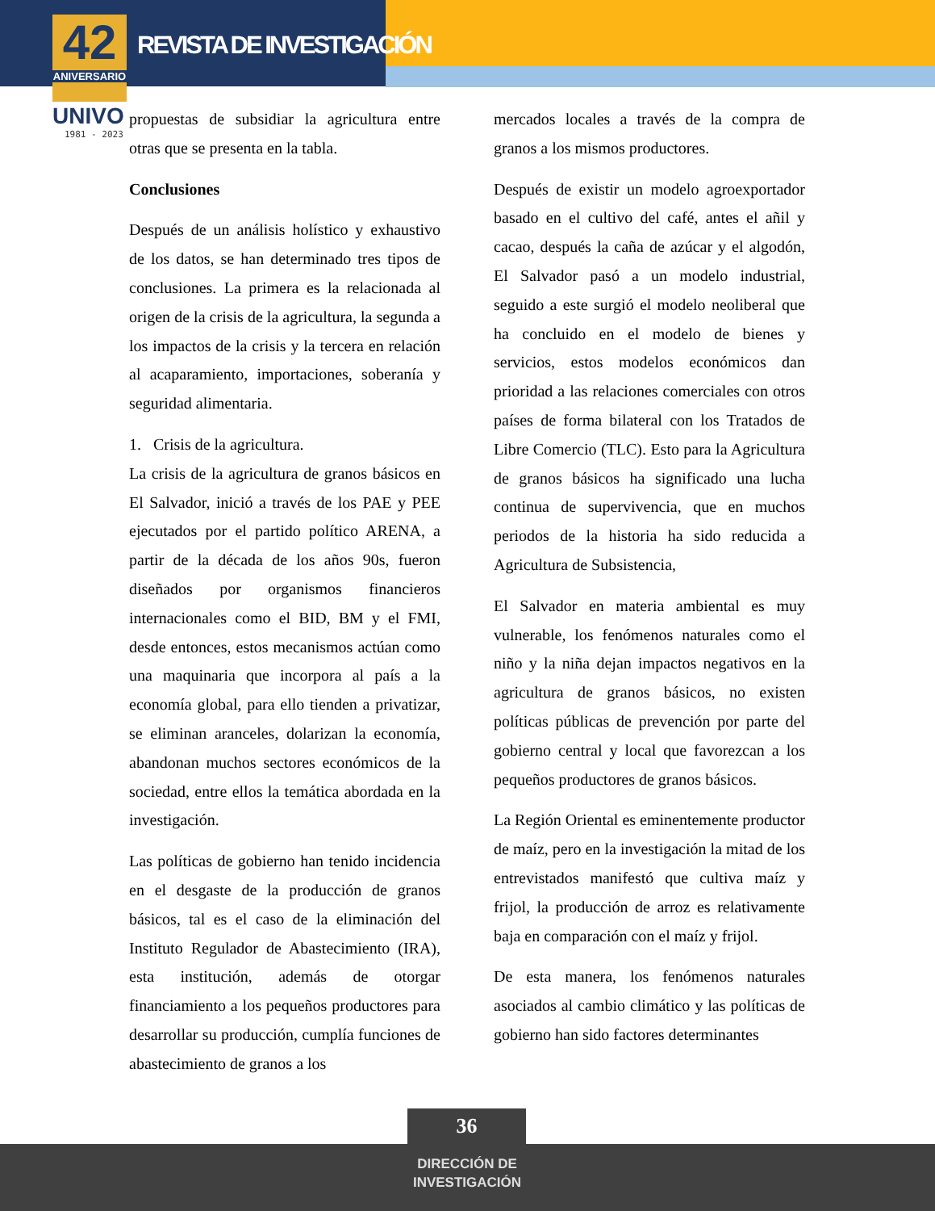42
ANIVERSARIO
REVISTA DE INVESTIGACIÓN
UNIVO
1981 - 2023
propuestas de subsidiar la agricultura entre otras que se presenta en la tabla.
Conclusiones
Después de un análisis holístico y exhaustivo de los datos, se han determinado tres tipos de conclusiones. La primera es la relacionada al origen de la crisis de la agricultura, la segunda a los impactos de la crisis y la tercera en relación al acaparamiento, importaciones, soberanía y seguridad alimentaria.
1. Crisis de la agricultura.
La crisis de la agricultura de granos básicos en El Salvador, inició a través de los PAE y PEE ejecutados por el partido político ARENA, a partir de la década de los años 90s, fueron diseñados por organismos financieros internacionales como el BID, BM y el FMI, desde entonces, estos mecanismos actúan como una maquinaria que incorpora al país a la economía global, para ello tienden a privatizar, se eliminan aranceles, dolarizan la economía, abandonan muchos sectores económicos de la sociedad, entre ellos la temática abordada en la investigación.
Las políticas de gobierno han tenido incidencia en el desgaste de la producción de granos básicos, tal es el caso de la eliminación del Instituto Regulador de Abastecimiento (IRA), esta institución, además de otorgar financiamiento a los pequeños productores para desarrollar su producción, cumplía funciones de abastecimiento de granos a los
mercados locales a través de la compra de granos a los mismos productores.
Después de existir un modelo agroexportador basado en el cultivo del café, antes el añil y cacao, después la caña de azúcar y el algodón, El Salvador pasó a un modelo industrial, seguido a este surgió el modelo neoliberal que ha concluido en el modelo de bienes y servicios, estos modelos económicos dan prioridad a las relaciones comerciales con otros países de forma bilateral con los Tratados de Libre Comercio (TLC). Esto para la Agricultura de granos básicos ha significado una lucha continua de supervivencia, que en muchos periodos de la historia ha sido reducida a Agricultura de Subsistencia,
El Salvador en materia ambiental es muy vulnerable, los fenómenos naturales como el niño y la niña dejan impactos negativos en la agricultura de granos básicos, no existen políticas públicas de prevención por parte del gobierno central y local que favorezcan a los pequeños productores de granos básicos.
La Región Oriental es eminentemente productor de maíz, pero en la investigación la mitad de los entrevistados manifestó que cultiva maíz y frijol, la producción de arroz es relativamente baja en comparación con el maíz y frijol.
De esta manera, los fenómenos naturales asociados al cambio climático y las políticas de gobierno han sido factores determinantes
36
DIRECCIÓN DE INVESTIGACIÓN